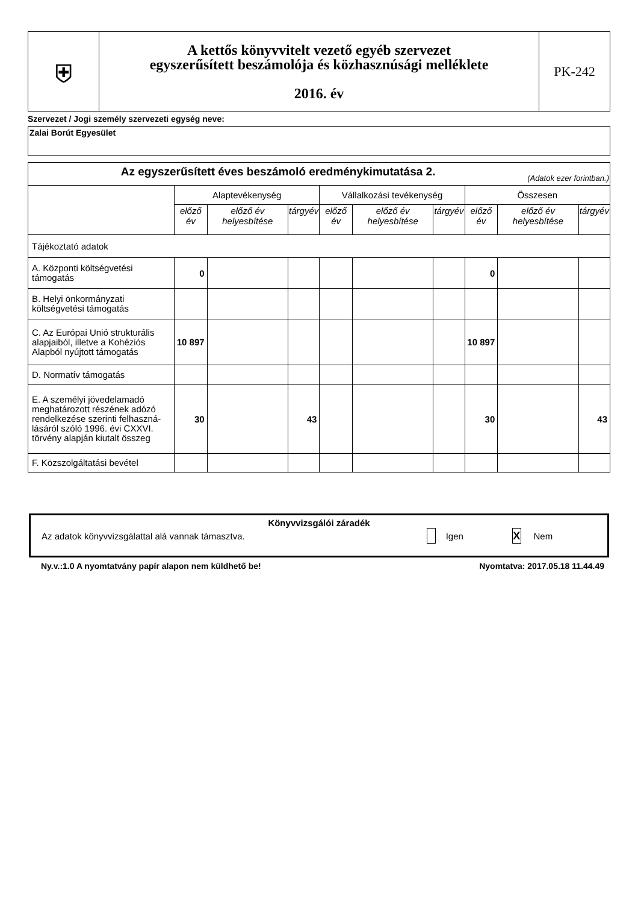| ⛨ | A kettős könyvvitelt vezető egyéb szervezet egyszerűsített beszámolója és közhasznúsági melléklete 2016. év | PK-242 |
Szervezet / Jogi személy szervezeti egység neve:
Zalai Borút Egyesület
| Az egyszerűsített éves beszámoló eredménykimutatása 2. (Adatok ezer forintban.) | | | | | | | | | |
| | Alaptevékenység | | | Vállalkozási tevékenység | | | Összesen | | |
| | előző év | előző év helyesbítése | tárgyév | előző év | előző év helyesbítése | tárgyév | előző év | előző év helyesbítése | tárgyév |
| Tájékoztató adatok | | | | | | | | | |
| A. Központi költségvetési támogatás | 0 | | | | | | 0 | | |
| B. Helyi önkormányzati költségvetési támogatás | | | | | | | | | |
| C. Az Európai Unió strukturális alapjaiból, illetve a Kohéziós Alapból nyújtott támogatás | 10 897 | | | | | | 10 897 | | |
| D. Normatív támogatás | | | | | | | | | |
| E. A személyi jövedelamadó meghatározott részének adózó rendelkezése szerinti felhaszná-lásáról szóló 1996. évi CXXVI. törvény alapján kiutalt összeg | 30 | | 43 | | | | 30 | | 43 |
| F. Közszolgáltatási bevétel | | | | | | | | | |
Könyvvizsgálói záradék
Az adatok könyvvizsgálattal alá vannak támasztva. Igen X Nem
Ny.v.:1.0 A nyomtatvány papír alapon nem küldhető be! Nyomtatva: 2017.05.18 11.44.49